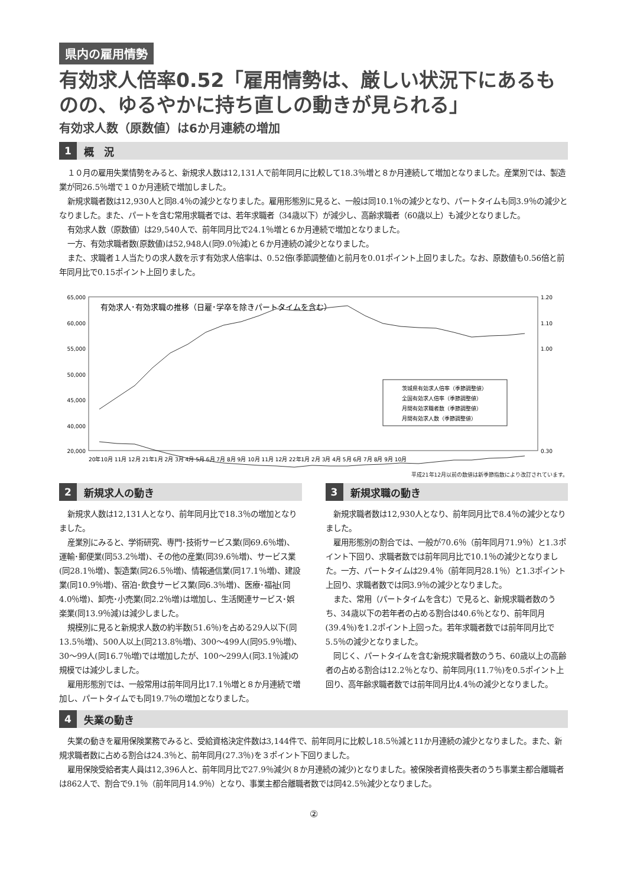県内の雇用情勢
有効求人倍率0.52「雇用情勢は、厳しい状況下にあるものの、ゆるやかに持ち直しの動きが見られる」
有効求人数（原数値）は6か月連続の増加
1 概　況
１０月の雇用失業情勢をみると、新規求人数は12,131人で前年同月に比較して18.3％増と８か月連続して増加となりました。産業別では、製造業が同26.5％増で１０か月連続で増加しました。
新規求職者数は12,930人と同8.4％の減少となりました。雇用形態別に見ると、一般は同10.1％の減少となり、パートタイムも同3.9％の減少となりました。また、パートを含む常用求職者では、若年求職者（34歳以下）が減少し、高齢求職者（60歳以上）も減少となりました。
有効求人数（原数値）は29,540人で、前年同月比で24.1％増と６か月連続で増加となりました。
一方、有効求職者数(原数値)は52,948人(同9.0％減)と６か月連続の減少となりました。
また、求職者１人当たりの求人数を示す有効求人倍率は、0.52倍(季節調整値)と前月を0.01ポイント上回りました。なお、原数値も0.56倍と前年同月比で0.15ポイント上回りました。
有効求人･有効求職の推移（日雇･学卒を除きパートタイムを含む）
65,000
60,000
55,000
50,000
45,000
40,000
20,000
1.20
1.10
1.00
0.30
茨城県有効求人倍率（季節調整値）
全国有効求人倍率（季節調整値）
月間有効求職者数（季節調整値）
月間有効求人数（季節調整値）
20年10月 11月 12月 21年1月 2月 3月 4月 5月 6月 7月 8月 9月 10月 11月 12月 22年1月 2月 3月 4月 5月 6月 7月 8月 9月 10月
平成21年12月以前の数値は新季節指数により改訂されています。
2 新規求人の動き
新規求人数は12,131人となり、前年同月比で18.3％の増加となりました。
産業別にみると、学術研究、専門･技術サービス業(同69.6％増)、運輸･郵便業(同53.2％増)、その他の産業(同39.6％増)、サービス業(同28.1％増)、製造業(同26.5％増)、情報通信業(同17.1％増)、建設業(同10.9％増)、宿泊･飲食サービス業(同6.3％増)、医療･福祉(同4.0％増)、卸売･小売業(同2.2％増)は増加し、生活関連サービス･娯楽業(同13.9％減)は減少しました。
規模別に見ると新規求人数の約半数(51.6％)を占める29人以下(同13.5％増)、500人以上(同213.8％増)、300～499人(同95.9％増)、30～99人(同16.7％増)では増加したが、100～299人(同3.1％減)の規模では減少しました。
雇用形態別では、一般常用は前年同月比17.1％増と８か月連続で増加し、パートタイムでも同19.7％の増加となりました。
3 新規求職の動き
新規求職者数は12,930人となり、前年同月比で8.4％の減少となりました。
雇用形態別の割合では、一般が70.6％（前年同月71.9％）と1.3ポイント下回り、求職者数では前年同月比で10.1％の減少となりました。一方、パートタイムは29.4％（前年同月28.1％）と1.3ポイント上回り、求職者数では同3.9％の減少となりました。
また、常用（パートタイムを含む）で見ると、新規求職者数のうち、34歳以下の若年者の占める割合は40.6％となり、前年同月(39.4％)を1.2ポイント上回った。若年求職者数では前年同月比で5.5％の減少となりました。
同じく、パートタイムを含む新規求職者数のうち、60歳以上の高齢者の占める割合は12.2％となり、前年同月(11.7％)を0.5ポイント上回り、高年齢求職者数では前年同月比4.4％の減少となりました。
4 失業の動き
失業の動きを雇用保険業務でみると、受給資格決定件数は3,144件で、前年同月に比較し18.5％減と11か月連続の減少となりました。また、新規求職者数に占める割合は24.3％と、前年同月(27.3％)を３ポイント下回りました。
雇用保険受給者実人員は12,396人と、前年同月比で27.9％減少(８か月連続の減少)となりました。被保険者資格喪失者のうち事業主都合離職者は862人で、割合で9.1％（前年同月14.9％）となり、事業主都合離職者数では同42.5％減少となりました。
②